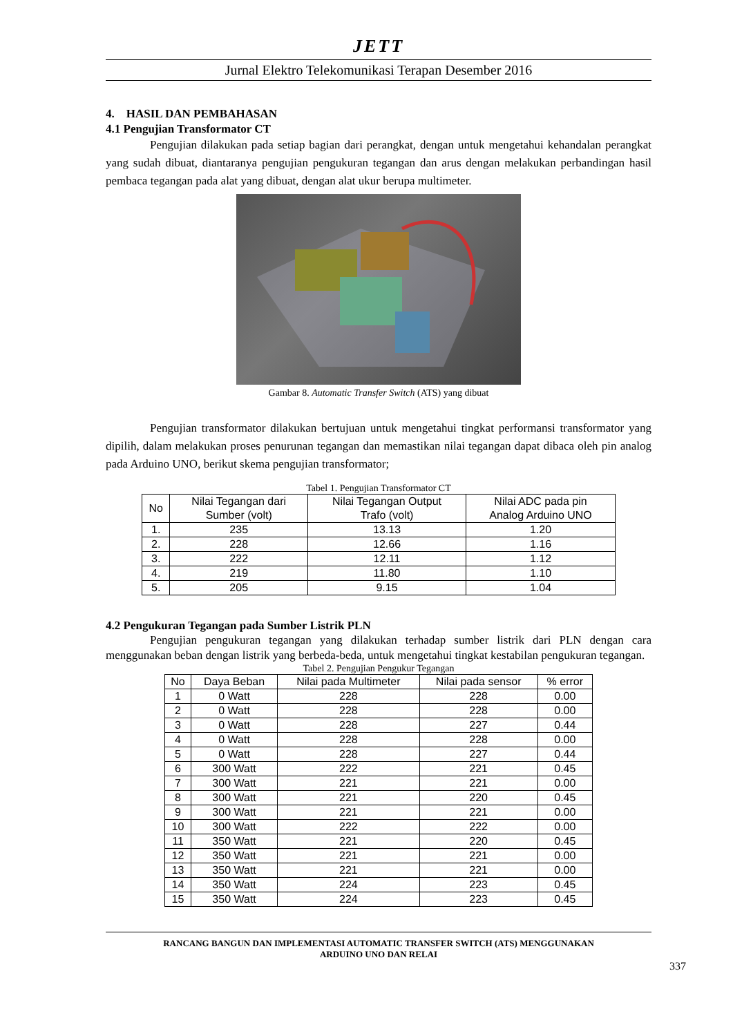JETT
Jurnal Elektro Telekomunikasi Terapan Desember 2016
4. HASIL DAN PEMBAHASAN
4.1 Pengujian Transformator CT
Pengujian dilakukan pada setiap bagian dari perangkat, dengan untuk mengetahui kehandalan perangkat yang sudah dibuat, diantaranya pengujian pengukuran tegangan dan arus dengan melakukan perbandingan hasil pembaca tegangan pada alat yang dibuat, dengan alat ukur berupa multimeter.
Gambar 8. Automatic Transfer Switch (ATS) yang dibuat
Pengujian transformator dilakukan bertujuan untuk mengetahui tingkat performansi transformator yang dipilih, dalam melakukan proses penurunan tegangan dan memastikan nilai tegangan dapat dibaca oleh pin analog pada Arduino UNO, berikut skema pengujian transformator;
Tabel 1. Pengujian Transformator CT
| No | Nilai Tegangan dari Sumber (volt) | Nilai Tegangan Output Trafo (volt) | Nilai ADC pada pin Analog Arduino UNO |
| --- | --- | --- | --- |
| 1. | 235 | 13.13 | 1.20 |
| 2. | 228 | 12.66 | 1.16 |
| 3. | 222 | 12.11 | 1.12 |
| 4. | 219 | 11.80 | 1.10 |
| 5. | 205 | 9.15 | 1.04 |
4.2 Pengukuran Tegangan pada Sumber Listrik PLN
Pengujian pengukuran tegangan yang dilakukan terhadap sumber listrik dari PLN dengan cara menggunakan beban dengan listrik yang berbeda-beda, untuk mengetahui tingkat kestabilan pengukuran tegangan.
Tabel 2. Pengujian Pengukur Tegangan
| No | Daya Beban | Nilai pada Multimeter | Nilai pada sensor | % error |
| --- | --- | --- | --- | --- |
| 1 | 0 Watt | 228 | 228 | 0.00 |
| 2 | 0 Watt | 228 | 228 | 0.00 |
| 3 | 0 Watt | 228 | 227 | 0.44 |
| 4 | 0 Watt | 228 | 228 | 0.00 |
| 5 | 0 Watt | 228 | 227 | 0.44 |
| 6 | 300 Watt | 222 | 221 | 0.45 |
| 7 | 300 Watt | 221 | 221 | 0.00 |
| 8 | 300 Watt | 221 | 220 | 0.45 |
| 9 | 300 Watt | 221 | 221 | 0.00 |
| 10 | 300 Watt | 222 | 222 | 0.00 |
| 11 | 350 Watt | 221 | 220 | 0.45 |
| 12 | 350 Watt | 221 | 221 | 0.00 |
| 13 | 350 Watt | 221 | 221 | 0.00 |
| 14 | 350 Watt | 224 | 223 | 0.45 |
| 15 | 350 Watt | 224 | 223 | 0.45 |
RANCANG BANGUN DAN IMPLEMENTASI AUTOMATIC TRANSFER SWITCH (ATS) MENGGUNAKAN
ARDUINO UNO DAN RELAI
337